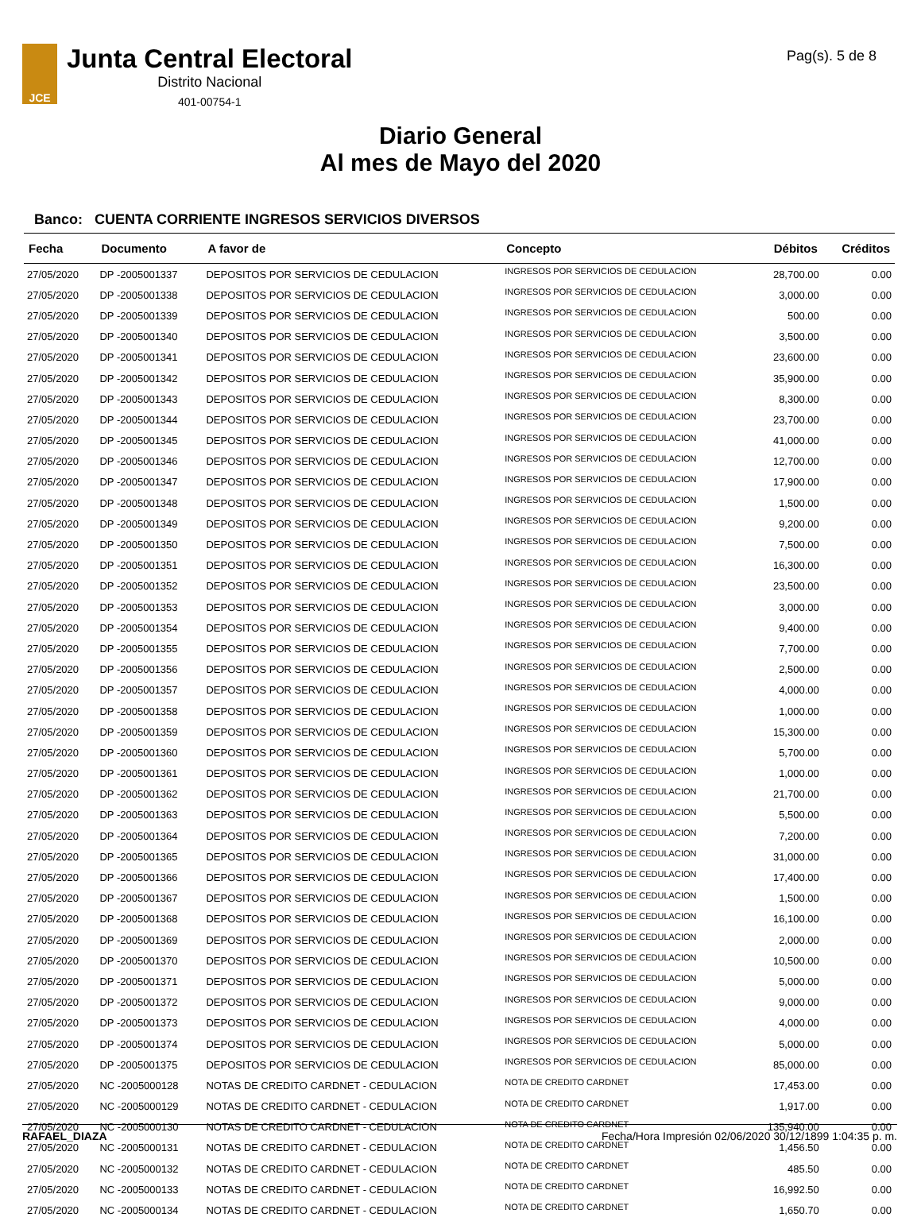Pag(s). 5 de 8
JCE
Junta Central Electoral
Distrito Nacional
401-00754-1
Diario General
Al mes de Mayo del 2020
Banco: CUENTA CORRIENTE INGRESOS SERVICIOS DIVERSOS
| Fecha | Documento | A favor de | Concepto | Débitos | Créditos |
| --- | --- | --- | --- | --- | --- |
| 27/05/2020 | DP -2005001337 | DEPOSITOS POR SERVICIOS DE CEDULACION | INGRESOS POR SERVICIOS DE CEDULACION | 28,700.00 | 0.00 |
| 27/05/2020 | DP -2005001338 | DEPOSITOS POR SERVICIOS DE CEDULACION | INGRESOS POR SERVICIOS DE CEDULACION | 3,000.00 | 0.00 |
| 27/05/2020 | DP -2005001339 | DEPOSITOS POR SERVICIOS DE CEDULACION | INGRESOS POR SERVICIOS DE CEDULACION | 500.00 | 0.00 |
| 27/05/2020 | DP -2005001340 | DEPOSITOS POR SERVICIOS DE CEDULACION | INGRESOS POR SERVICIOS DE CEDULACION | 3,500.00 | 0.00 |
| 27/05/2020 | DP -2005001341 | DEPOSITOS POR SERVICIOS DE CEDULACION | INGRESOS POR SERVICIOS DE CEDULACION | 23,600.00 | 0.00 |
| 27/05/2020 | DP -2005001342 | DEPOSITOS POR SERVICIOS DE CEDULACION | INGRESOS POR SERVICIOS DE CEDULACION | 35,900.00 | 0.00 |
| 27/05/2020 | DP -2005001343 | DEPOSITOS POR SERVICIOS DE CEDULACION | INGRESOS POR SERVICIOS DE CEDULACION | 8,300.00 | 0.00 |
| 27/05/2020 | DP -2005001344 | DEPOSITOS POR SERVICIOS DE CEDULACION | INGRESOS POR SERVICIOS DE CEDULACION | 23,700.00 | 0.00 |
| 27/05/2020 | DP -2005001345 | DEPOSITOS POR SERVICIOS DE CEDULACION | INGRESOS POR SERVICIOS DE CEDULACION | 41,000.00 | 0.00 |
| 27/05/2020 | DP -2005001346 | DEPOSITOS POR SERVICIOS DE CEDULACION | INGRESOS POR SERVICIOS DE CEDULACION | 12,700.00 | 0.00 |
| 27/05/2020 | DP -2005001347 | DEPOSITOS POR SERVICIOS DE CEDULACION | INGRESOS POR SERVICIOS DE CEDULACION | 17,900.00 | 0.00 |
| 27/05/2020 | DP -2005001348 | DEPOSITOS POR SERVICIOS DE CEDULACION | INGRESOS POR SERVICIOS DE CEDULACION | 1,500.00 | 0.00 |
| 27/05/2020 | DP -2005001349 | DEPOSITOS POR SERVICIOS DE CEDULACION | INGRESOS POR SERVICIOS DE CEDULACION | 9,200.00 | 0.00 |
| 27/05/2020 | DP -2005001350 | DEPOSITOS POR SERVICIOS DE CEDULACION | INGRESOS POR SERVICIOS DE CEDULACION | 7,500.00 | 0.00 |
| 27/05/2020 | DP -2005001351 | DEPOSITOS POR SERVICIOS DE CEDULACION | INGRESOS POR SERVICIOS DE CEDULACION | 16,300.00 | 0.00 |
| 27/05/2020 | DP -2005001352 | DEPOSITOS POR SERVICIOS DE CEDULACION | INGRESOS POR SERVICIOS DE CEDULACION | 23,500.00 | 0.00 |
| 27/05/2020 | DP -2005001353 | DEPOSITOS POR SERVICIOS DE CEDULACION | INGRESOS POR SERVICIOS DE CEDULACION | 3,000.00 | 0.00 |
| 27/05/2020 | DP -2005001354 | DEPOSITOS POR SERVICIOS DE CEDULACION | INGRESOS POR SERVICIOS DE CEDULACION | 9,400.00 | 0.00 |
| 27/05/2020 | DP -2005001355 | DEPOSITOS POR SERVICIOS DE CEDULACION | INGRESOS POR SERVICIOS DE CEDULACION | 7,700.00 | 0.00 |
| 27/05/2020 | DP -2005001356 | DEPOSITOS POR SERVICIOS DE CEDULACION | INGRESOS POR SERVICIOS DE CEDULACION | 2,500.00 | 0.00 |
| 27/05/2020 | DP -2005001357 | DEPOSITOS POR SERVICIOS DE CEDULACION | INGRESOS POR SERVICIOS DE CEDULACION | 4,000.00 | 0.00 |
| 27/05/2020 | DP -2005001358 | DEPOSITOS POR SERVICIOS DE CEDULACION | INGRESOS POR SERVICIOS DE CEDULACION | 1,000.00 | 0.00 |
| 27/05/2020 | DP -2005001359 | DEPOSITOS POR SERVICIOS DE CEDULACION | INGRESOS POR SERVICIOS DE CEDULACION | 15,300.00 | 0.00 |
| 27/05/2020 | DP -2005001360 | DEPOSITOS POR SERVICIOS DE CEDULACION | INGRESOS POR SERVICIOS DE CEDULACION | 5,700.00 | 0.00 |
| 27/05/2020 | DP -2005001361 | DEPOSITOS POR SERVICIOS DE CEDULACION | INGRESOS POR SERVICIOS DE CEDULACION | 1,000.00 | 0.00 |
| 27/05/2020 | DP -2005001362 | DEPOSITOS POR SERVICIOS DE CEDULACION | INGRESOS POR SERVICIOS DE CEDULACION | 21,700.00 | 0.00 |
| 27/05/2020 | DP -2005001363 | DEPOSITOS POR SERVICIOS DE CEDULACION | INGRESOS POR SERVICIOS DE CEDULACION | 5,500.00 | 0.00 |
| 27/05/2020 | DP -2005001364 | DEPOSITOS POR SERVICIOS DE CEDULACION | INGRESOS POR SERVICIOS DE CEDULACION | 7,200.00 | 0.00 |
| 27/05/2020 | DP -2005001365 | DEPOSITOS POR SERVICIOS DE CEDULACION | INGRESOS POR SERVICIOS DE CEDULACION | 31,000.00 | 0.00 |
| 27/05/2020 | DP -2005001366 | DEPOSITOS POR SERVICIOS DE CEDULACION | INGRESOS POR SERVICIOS DE CEDULACION | 17,400.00 | 0.00 |
| 27/05/2020 | DP -2005001367 | DEPOSITOS POR SERVICIOS DE CEDULACION | INGRESOS POR SERVICIOS DE CEDULACION | 1,500.00 | 0.00 |
| 27/05/2020 | DP -2005001368 | DEPOSITOS POR SERVICIOS DE CEDULACION | INGRESOS POR SERVICIOS DE CEDULACION | 16,100.00 | 0.00 |
| 27/05/2020 | DP -2005001369 | DEPOSITOS POR SERVICIOS DE CEDULACION | INGRESOS POR SERVICIOS DE CEDULACION | 2,000.00 | 0.00 |
| 27/05/2020 | DP -2005001370 | DEPOSITOS POR SERVICIOS DE CEDULACION | INGRESOS POR SERVICIOS DE CEDULACION | 10,500.00 | 0.00 |
| 27/05/2020 | DP -2005001371 | DEPOSITOS POR SERVICIOS DE CEDULACION | INGRESOS POR SERVICIOS DE CEDULACION | 5,000.00 | 0.00 |
| 27/05/2020 | DP -2005001372 | DEPOSITOS POR SERVICIOS DE CEDULACION | INGRESOS POR SERVICIOS DE CEDULACION | 9,000.00 | 0.00 |
| 27/05/2020 | DP -2005001373 | DEPOSITOS POR SERVICIOS DE CEDULACION | INGRESOS POR SERVICIOS DE CEDULACION | 4,000.00 | 0.00 |
| 27/05/2020 | DP -2005001374 | DEPOSITOS POR SERVICIOS DE CEDULACION | INGRESOS POR SERVICIOS DE CEDULACION | 5,000.00 | 0.00 |
| 27/05/2020 | DP -2005001375 | DEPOSITOS POR SERVICIOS DE CEDULACION | INGRESOS POR SERVICIOS DE CEDULACION | 85,000.00 | 0.00 |
| 27/05/2020 | NC -2005000128 | NOTAS DE CREDITO CARDNET - CEDULACION | NOTA DE CREDITO CARDNET | 17,453.00 | 0.00 |
| 27/05/2020 | NC -2005000129 | NOTAS DE CREDITO CARDNET - CEDULACION | NOTA DE CREDITO CARDNET | 1,917.00 | 0.00 |
| 27/05/2020 | NC -2005000130 | NOTAS DE CREDITO CARDNET - CEDULACION | NOTA DE CREDITO CARDNET | 135,940.00 | 0.00 |
| 27/05/2020 | NC -2005000131 | NOTAS DE CREDITO CARDNET - CEDULACION | NOTA DE CREDITO CARDNET | 1,456.50 | 0.00 |
| 27/05/2020 | NC -2005000132 | NOTAS DE CREDITO CARDNET - CEDULACION | NOTA DE CREDITO CARDNET | 485.50 | 0.00 |
| 27/05/2020 | NC -2005000133 | NOTAS DE CREDITO CARDNET - CEDULACION | NOTA DE CREDITO CARDNET | 16,992.50 | 0.00 |
| 27/05/2020 | NC -2005000134 | NOTAS DE CREDITO CARDNET - CEDULACION | NOTA DE CREDITO CARDNET | 1,650.70 | 0.00 |
RAFAEL_DIAZA Fecha/Hora Impresión 02/06/2020 30/12/1899 1:04:35 p. m.